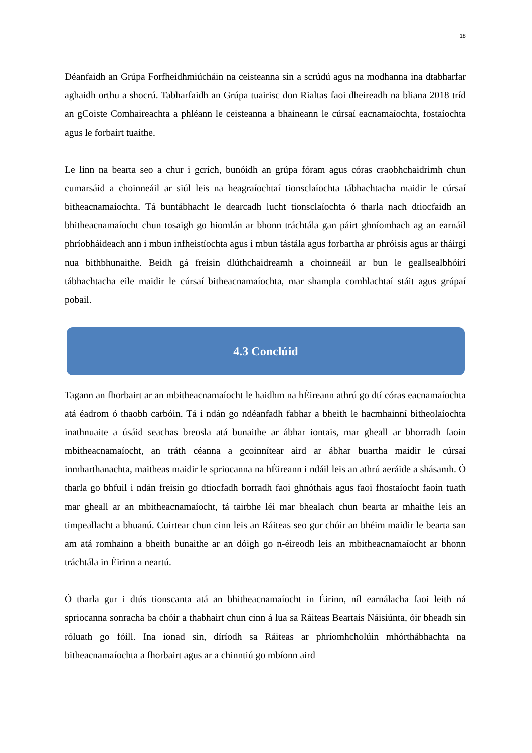18
Déanfaidh an Grúpa Forfheidhmiúcháin na ceisteanna sin a scrúdú agus na modhanna ina dtabharfar aghaidh orthu a shocrú. Tabharfaidh an Grúpa tuairisc don Rialtas faoi dheireadh na bliana 2018 tríd an gCoiste Comhaireachta a phléann le ceisteanna a bhaineann le cúrsaí eacnamaíochta, fostaíochta agus le forbairt tuaithe.
Le linn na bearta seo a chur i gcrích, bunóidh an grúpa fóram agus córas craobhchaidrimh chun cumarsáid a choinneáil ar siúl leis na heagraíochtaí tionsclaíochta tábhachtacha maidir le cúrsaí bitheacnamaíochta. Tá buntábhacht le dearcadh lucht tionsclaíochta ó tharla nach dtiocfaidh an bhitheacnamaíocht chun tosaigh go hiomlán ar bhonn tráchtála gan páirt ghníomhach ag an earnáil phríobháideach ann i mbun infheistíochta agus i mbun tástála agus forbartha ar phróisis agus ar tháirgí nua bithbhunaithe. Beidh gá freisin dlúthchaidreamh a choinneáil ar bun le geallsealbhóirí tábhachtacha eile maidir le cúrsaí bitheacnamaíochta, mar shampla comhlachtaí stáit agus grúpaí pobail.
4.3 Conclúid
Tagann an fhorbairt ar an mbitheacnamaíocht le haidhm na hÉireann athrú go dtí córas eacnamaíochta atá éadrom ó thaobh carbóin. Tá i ndán go ndéanfadh fabhar a bheith le hacmhainní bitheolaíochta inathnuaite a úsáid seachas breosla atá bunaithe ar ábhar iontais, mar gheall ar bhorradh faoin mbitheacnamaíocht, an tráth céanna a gcoinnítear aird ar ábhar buartha maidir le cúrsaí inmharthanachta, maitheas maidir le spriocanna na hÉireann i ndáil leis an athrú aeráide a shásamh. Ó tharla go bhfuil i ndán freisin go dtiocfadh borradh faoi ghnóthais agus faoi fhostaíocht faoin tuath mar gheall ar an mbitheacnamaíocht, tá tairbhe léi mar bhealach chun bearta ar mhaithe leis an timpeallacht a bhuanú. Cuirtear chun cinn leis an Ráiteas seo gur chóir an bhéim maidir le bearta san am atá romhainn a bheith bunaithe ar an dóigh go n-éireodh leis an mbitheacnamaíocht ar bhonn tráchtála in Éirinn a neartú.
Ó tharla gur i dtús tionscanta atá an bhitheacnamaíocht in Éirinn, níl earnálacha faoi leith ná spriocanna sonracha ba chóir a thabhairt chun cinn á lua sa Ráiteas Beartais Náisiúnta, óir bheadh sin róluath go fóill. Ina ionad sin, díríodh sa Ráiteas ar phríomhcholúin mhórthábhachta na bitheacnamaíochta a fhorbairt agus ar a chinntiú go mbíonn aird